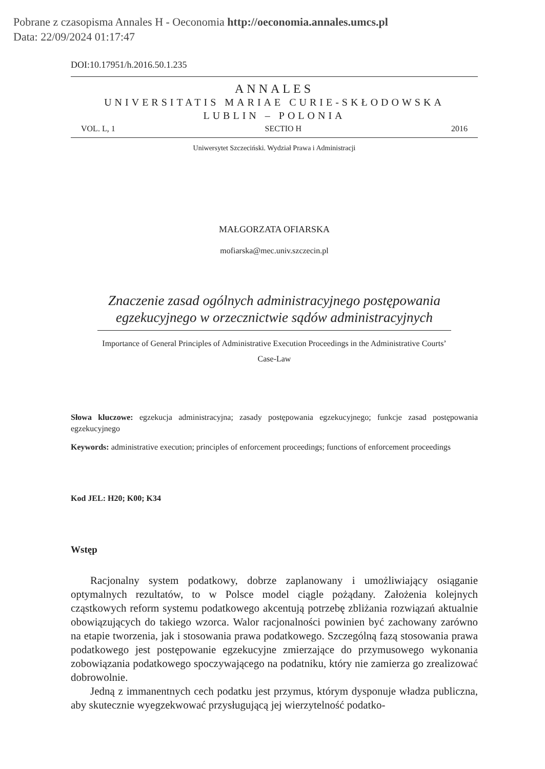Pobrane z czasopisma Annales H - Oeconomia http://oeconomia.annales.umcs.pl
Data: 22/09/2024 01:17:47
DOI:10.17951/h.2016.50.1.235
ANNALES
UNIVERSITATIS MARIAE CURIE-SKŁODOWSKA
LUBLIN – POLONIA
VOL. L, 1 SECTIO H 2016
Uniwersytet Szczeciński. Wydział Prawa i Administracji
MAŁGORZATA OFIARSKA
mofiarska@mec.univ.szczecin.pl
Znaczenie zasad ogólnych administracyjnego postępowania
egzekucyjnego w orzecznictwie sądów administracyjnych
Importance of General Principles of Administrative Execution Proceedings in the Administrative Courts’
Case-Law
Słowa kluczowe: egzekucja administracyjna; zasady postępowania egzekucyjnego; funkcje zasad postępowania egzekucyjnego
Keywords: administrative execution; principles of enforcement proceedings; functions of enforcement proceedings
Kod JEL: H20; K00; K34
Wstęp
Racjonalny system podatkowy, dobrze zaplanowany i umożliwiający osiąganie optymalnych rezultatów, to w Polsce model ciągle pożądany. Założenia kolejnych cząstkowych reform systemu podatkowego akcentują potrzebę zbliżania rozwiązań aktualnie obowiązujących do takiego wzorca. Walor racjonalności powinien być zachowany zarówno na etapie tworzenia, jak i stosowania prawa podatkowego. Szczególną fazą stosowania prawa podatkowego jest postępowanie egzekucyjne zmierzające do przymusowego wykonania zobowiązania podatkowego spoczywającego na podatniku, który nie zamierza go zrealizować dobrowolnie.
Jedną z immanentnych cech podatku jest przymus, którym dysponuje władza publiczna, aby skutecznie wyegzekwować przysługującą jej wierzytelność podatko-